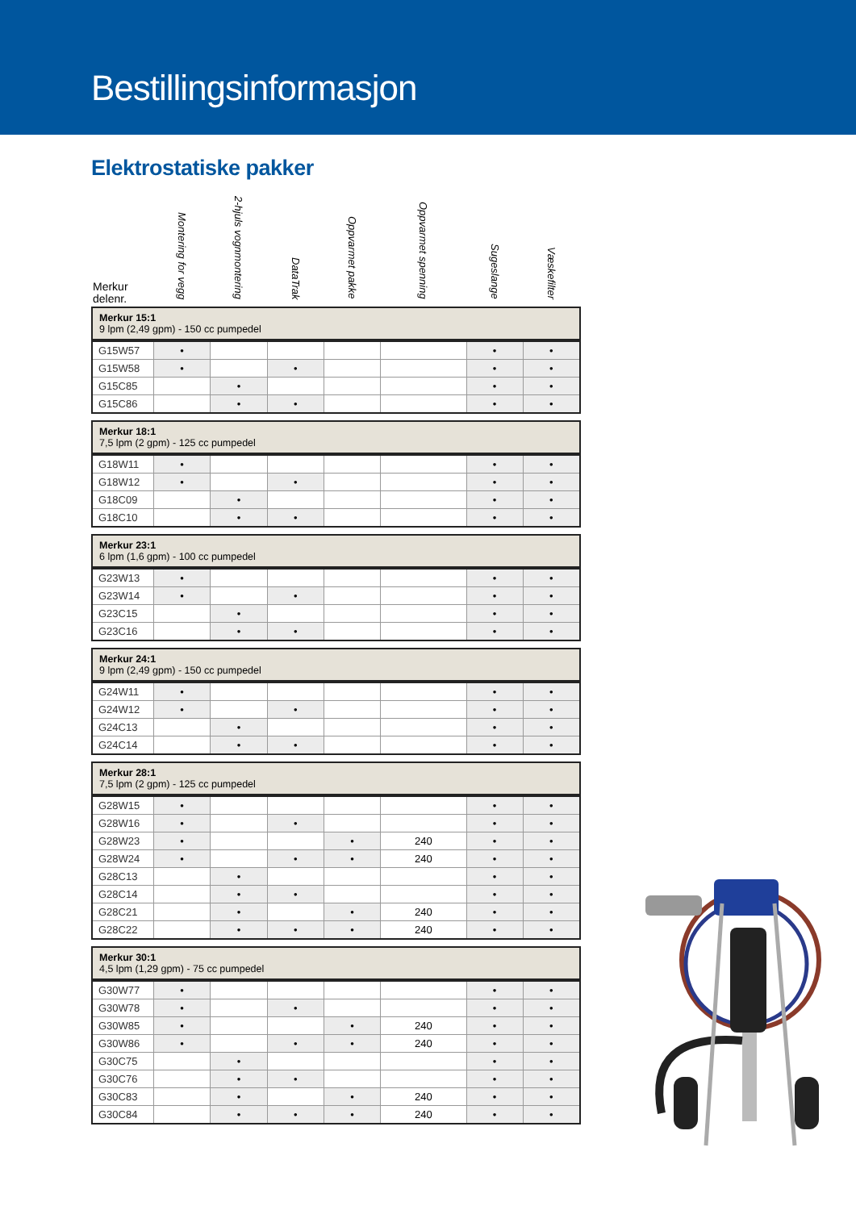Bestillingsinformasjon
Elektrostatiske pakker
| Merkur delenr. | Montering for vegg | 2-hjuls vognmontering | DataTrak | Oppvarmet pakke | Oppvarmet spenning | Sugeslange | Væskefilter |
| --- | --- | --- | --- | --- | --- | --- | --- |
| Merkur 15:1 9 lpm (2,49 gpm) - 150 cc pumpedel | | | | | | | |
| G15W57 | • | | | | | • | • |
| G15W58 | • | | • | | | • | • |
| G15C85 | | • | | | | • | • |
| G15C86 | | • | • | | | • | • |
| Merkur 18:1 7,5 lpm (2 gpm) - 125 cc pumpedel | | | | | | | |
| G18W11 | • | | | | | • | • |
| G18W12 | • | | • | | | • | • |
| G18C09 | | • | | | | • | • |
| G18C10 | | • | • | | | • | • |
| Merkur 23:1 6 lpm (1,6 gpm) - 100 cc pumpedel | | | | | | | |
| G23W13 | • | | | | | • | • |
| G23W14 | • | | • | | | • | • |
| G23C15 | | • | | | | • | • |
| G23C16 | | • | • | | | • | • |
| Merkur 24:1 9 lpm (2,49 gpm) - 150 cc pumpedel | | | | | | | |
| G24W11 | • | | | | | • | • |
| G24W12 | • | | • | | | • | • |
| G24C13 | | • | | | | • | • |
| G24C14 | | • | • | | | • | • |
| Merkur 28:1 7,5 lpm (2 gpm) - 125 cc pumpedel | | | | | | | |
| G28W15 | • | | | | | • | • |
| G28W16 | • | | • | | | • | • |
| G28W23 | • | | | • | 240 | • | • |
| G28W24 | • | | • | • | 240 | • | • |
| G28C13 | | • | | | | • | • |
| G28C14 | | • | • | | | • | • |
| G28C21 | | • | | • | 240 | • | • |
| G28C22 | | • | • | • | 240 | • | • |
| Merkur 30:1 4,5 lpm (1,29 gpm) - 75 cc pumpedel | | | | | | | |
| G30W77 | • | | | | | • | • |
| G30W78 | • | | • | | | • | • |
| G30W85 | • | | | • | 240 | • | • |
| G30W86 | • | | • | • | 240 | • | • |
| G30C75 | | • | | | | • | • |
| G30C76 | | • | • | | | • | • |
| G30C83 | | • | | • | 240 | • | • |
| G30C84 | | • | • | • | 240 | • | • |